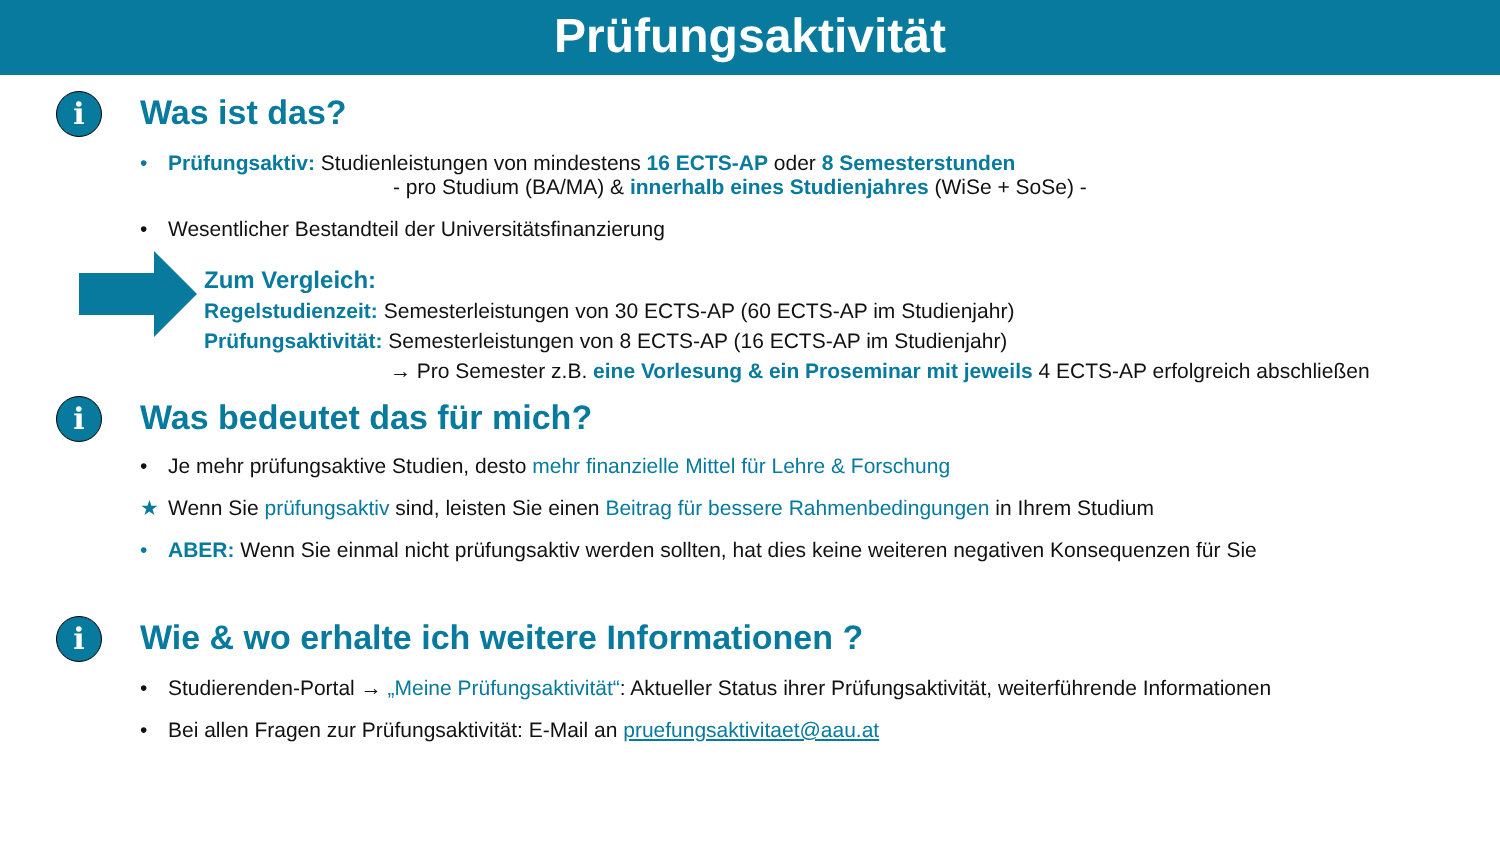Prüfungsaktivität
i
Was ist das?
• Prüfungsaktiv: Studienleistungen von mindestens 16 ECTS-AP oder 8 Semesterstunden
- pro Studium (BA/MA) & innerhalb eines Studienjahres (WiSe + SoSe) -
• Wesentlicher Bestandteil der Universitätsfinanzierung
Zum Vergleich:
Regelstudienzeit: Semesterleistungen von 30 ECTS-AP (60 ECTS-AP im Studienjahr)
Prüfungsaktivität: Semesterleistungen von 8 ECTS-AP (16 ECTS-AP im Studienjahr)
→ Pro Semester z.B. eine Vorlesung & ein Proseminar mit jeweils 4 ECTS-AP erfolgreich abschließen
i
Was bedeutet das für mich?
• Je mehr prüfungsaktive Studien, desto mehr finanzielle Mittel für Lehre & Forschung
★ Wenn Sie prüfungsaktiv sind, leisten Sie einen Beitrag für bessere Rahmenbedingungen in Ihrem Studium
• ABER: Wenn Sie einmal nicht prüfungsaktiv werden sollten, hat dies keine weiteren negativen Konsequenzen für Sie
i
Wie & wo erhalte ich weitere Informationen ?
• Studierenden-Portal → „Meine Prüfungsaktivität“: Aktueller Status ihrer Prüfungsaktivität, weiterführende Informationen
• Bei allen Fragen zur Prüfungsaktivität: E-Mail an pruefungsaktivitaet@aau.at